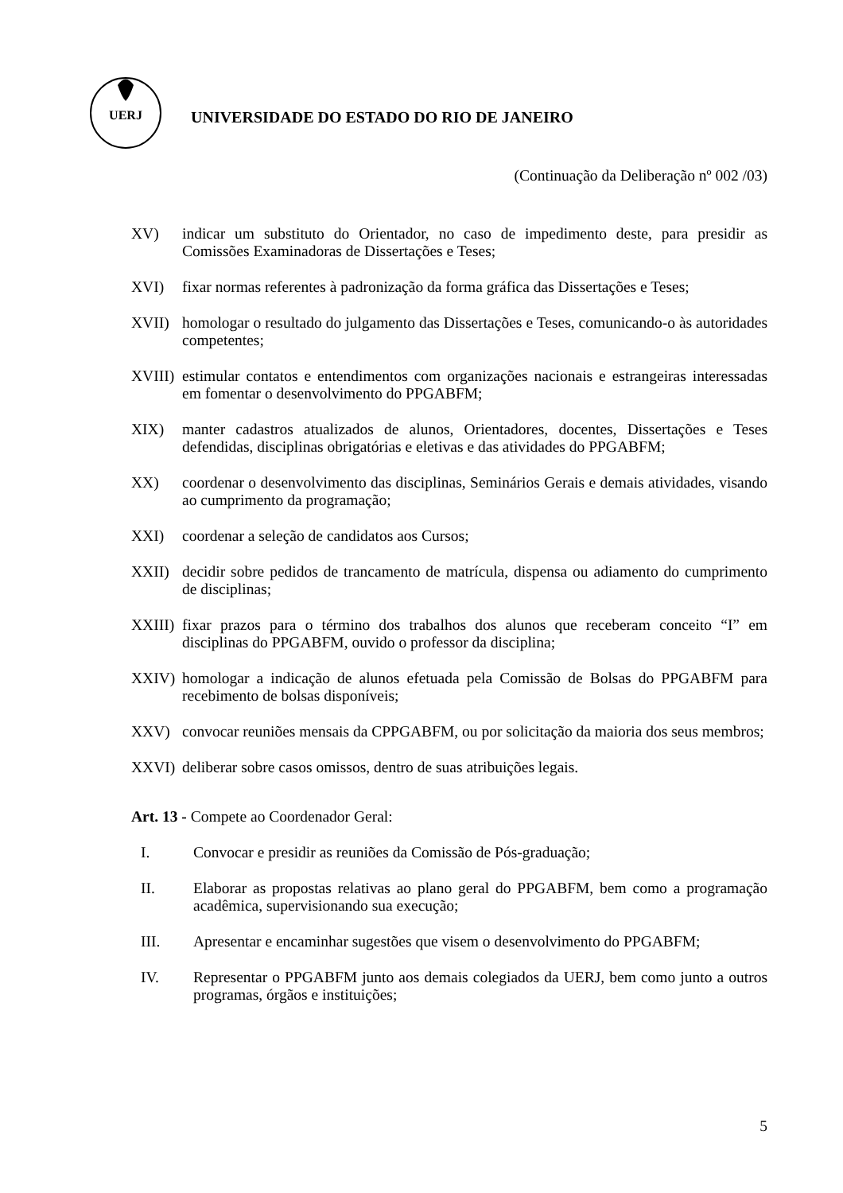UERJ
UNIVERSIDADE DO ESTADO DO RIO DE JANEIRO
(Continuação da Deliberação nº 002 /03)
XV) indicar um substituto do Orientador, no caso de impedimento deste, para presidir as Comissões Examinadoras de Dissertações e Teses;
XVI) fixar normas referentes à padronização da forma gráfica das Dissertações e Teses;
XVII) homologar o resultado do julgamento das Dissertações e Teses, comunicando-o às autoridades competentes;
XVIII)
estimular contatos e entendimentos com organizações nacionais e estrangeiras interessadas em fomentar o desenvolvimento do PPGABFM;
XIX) manter cadastros atualizados de alunos, Orientadores, docentes, Dissertações e Teses defendidas, disciplinas obrigatórias e eletivas e das atividades do PPGABFM;
XX) coordenar o desenvolvimento das disciplinas, Seminários Gerais e demais atividades, visando ao cumprimento da programação;
XXI) coordenar a seleção de candidatos aos Cursos;
XXII) decidir sobre pedidos de trancamento de matrícula, dispensa ou adiamento do cumprimento de disciplinas;
XXIII)
fixar prazos para o término dos trabalhos dos alunos que receberam conceito “I” em disciplinas do PPGABFM, ouvido o professor da disciplina;
XXIV) homologar a indicação de alunos efetuada pela Comissão de Bolsas do PPGABFM para recebimento de bolsas disponíveis;
XXV) convocar reuniões mensais da CPPGABFM, ou por solicitação da maioria dos seus membros;
XXVI) deliberar sobre casos omissos, dentro de suas atribuições legais.
Art. 13 - Compete ao Coordenador Geral:
I. Convocar e presidir as reuniões da Comissão de Pós-graduação;
II. Elaborar as propostas relativas ao plano geral do PPGABFM, bem como a programação acadêmica, supervisionando sua execução;
III. Apresentar e encaminhar sugestões que visem o desenvolvimento do PPGABFM;
IV. Representar o PPGABFM junto aos demais colegiados da UERJ, bem como junto a outros programas, órgãos e instituições;
5